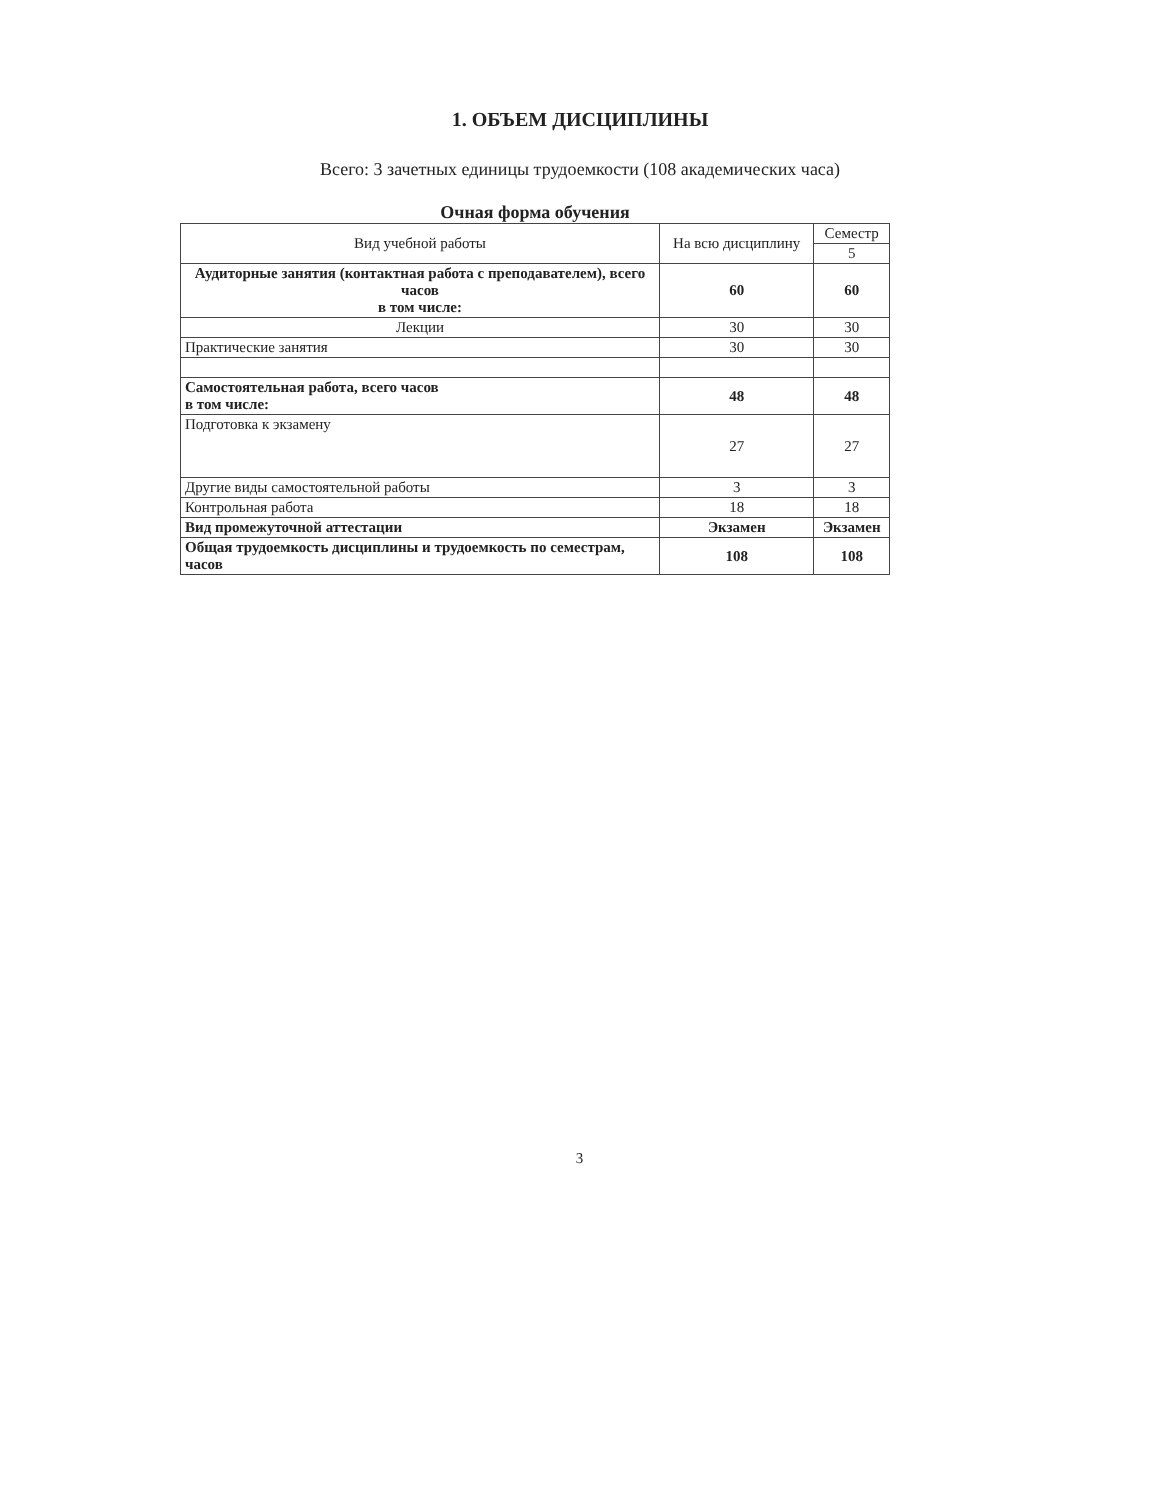1. ОБЪЕМ ДИСЦИПЛИНЫ
Всего: 3 зачетных единицы трудоемкости (108 академических часа)
Очная форма обучения
| Вид учебной работы | На всю дисциплину | Семестр |
| --- | --- | --- |
| | | 5 |
| Аудиторные занятия (контактная работа с преподавателем), всего часов в том числе: | 60 | 60 |
| Лекции | 30 | 30 |
| Практические занятия | 30 | 30 |
| Самостоятельная работа, всего часов в том числе: | 48 | 48 |
| Подготовка к экзамену | 27 | 27 |
| Другие виды самостоятельной работы | 3 | 3 |
| Контрольная работа | 18 | 18 |
| Вид промежуточной аттестации | Экзамен | Экзамен |
| Общая трудоемкость дисциплины и трудоемкость по семестрам, часов | 108 | 108 |
3